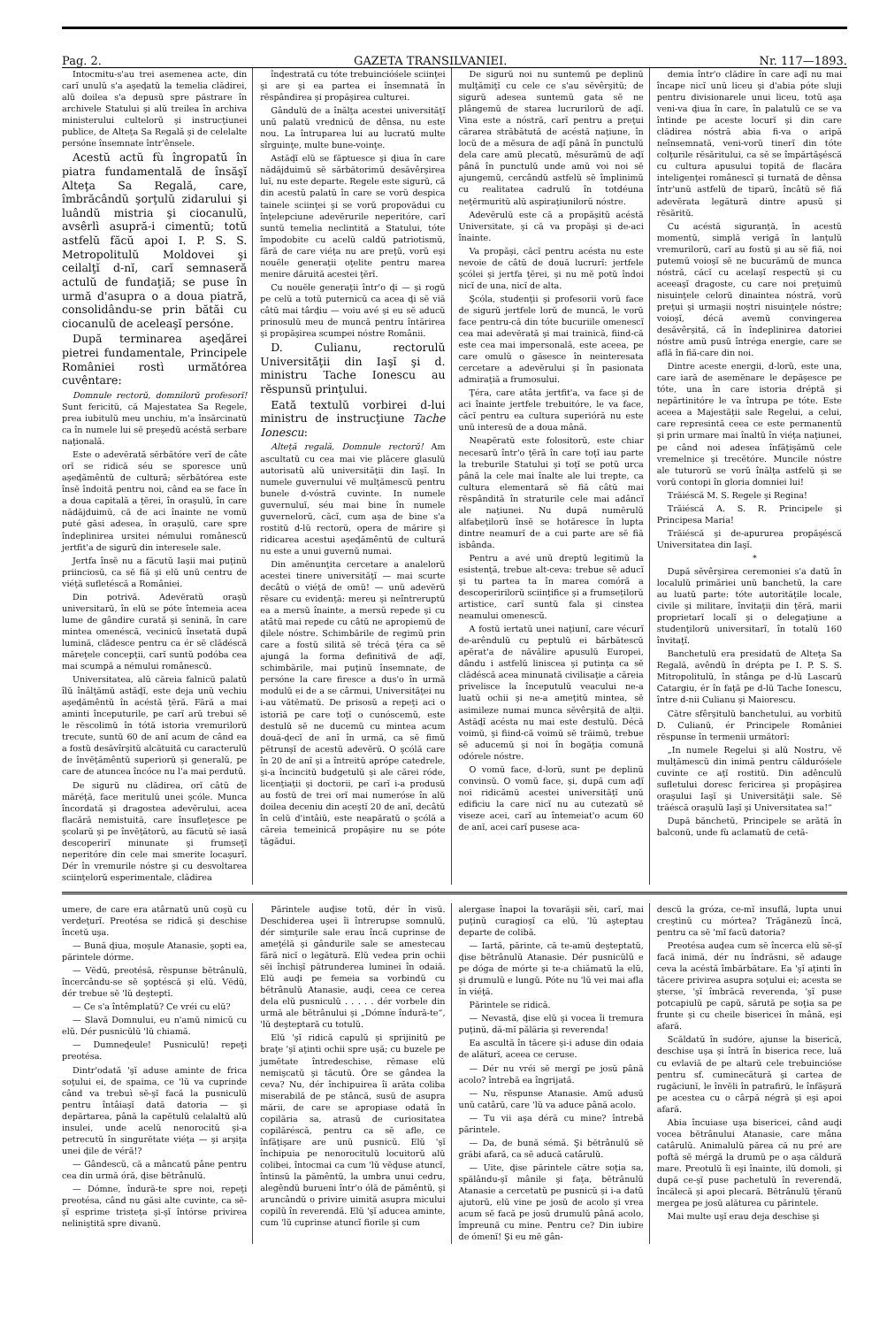Pag. 2. GAZETA TRANSILVANIEI. Nr. 117—1893.
Intocmitu-s'au trei asemenea acte, din carĭ unulŭ s'a aşeḑatŭ la temelia clădirei, alŭ doilea s'a depusŭ spre păstrare în archivele Statului şi alŭ treilea în archiva ministerului cultelorŭ şi instrucţiunei publice, de Alteţa Sa Regală şi de celelalte persóne însemnate într'ênsele.
Acestŭ actŭ fù îngropatŭ în piatra fundamentală de însăşĭ Alteţa Sa Regală, care, îmbrăcândŭ şorţulŭ zidarului şi luândŭ mistria şi ciocanulŭ, avsêrlì asupră-i cimentŭ; totŭ astfelŭ făcŭ apoi I. P. S. S. Metropolitulŭ Moldovei şi ceilalţĭ d-nĭ, carĭ semnaseră actulŭ de fundaţiă; se puse în urmă d'asupra o a doua piatră, consolidându-se prin bătăi cu ciocanulŭ de aceleaşĭ persóne.
După terminarea aşeḑărei pietrei fundamentale, Principele României rostì următórea cuvêntare:
Domnule rectorŭ, domnilorŭ profesorĭ! Sunt fericitŭ, că Majestatea Sa Regele, prea iubitulŭ meu unchiu, m'a însărcinatŭ ca în numele lui sĕ preşedŭ acéstă serbare naţională.
Este o adevĕrată sĕrbătóre verĭ de câte orĭ se ridică séu se sporesce unŭ aşeḑămêntŭ de cultură; sĕrbătórea este însĕ îndoită pentru noi, când ea se face în a doua capitală a ţĕrei, în oraşulŭ, în care nădăjduimŭ, că de aci înainte ne vomŭ puté găsi adesea, în oraşulŭ, care spre îndeplinirea ursitei némului românescŭ jertfit'a de sigurŭ din interesele sale.
Jertfa însĕ nu a făcutŭ Iaşii mai puţinŭ priinciosŭ, ca sĕ fiă şi elŭ unŭ centru de viéţă sufletéscă a României.
Din potrivă. Adevĕratŭ oraşŭ universitarŭ, în elŭ se póte întemeia acea lume de gândire curată şi senină, în care mintea omenéscă, vecinicŭ însetată după lumină, clădesce pentru ca ér sĕ clădéscă măreţele concepţii, carĭ suntŭ podóba cea mai scumpă a némului românescŭ.
Universitatea, alŭ căreia falnicŭ palatŭ îlŭ înălţămŭ astăḑĭ, este deja unŭ vechiu aşeḑămêntŭ în acéstă ţĕră. Fără a mai aminti începuturile, pe carĭ arŭ trebui sĕ le rĕscolimŭ în tótă istoria vremurilorŭ trecute, suntŭ 60 de anĭ acum de când ea a fostŭ desăvîrşitŭ alcătuită cu caracterulŭ de învĕţămêntŭ superiorŭ şi generalŭ, pe care de atuncea încóce nu l'a mai perdutŭ.
De sigurŭ nu clădirea, orĭ câtŭ de măréţă, face meritulŭ unei şcóle. Munca încordată şi dragostea adevĕrului, acea flacără nemistuită, care însufleţesce pe şcolarŭ şi pe învĕţătorŭ, au făcutŭ sĕ iasă descoperirĭ minunate şi frumseţĭ neperitóre din cele mai smerite locaşurĭ. Dér în vremurile nóstre şi cu desvoltarea sciinţelorŭ esperimentale, clădirea
înḑestrată cu tóte trebuincióśele sciinţei şi are şi ea partea ei însemnată în rĕspândirea şi propăşirea culturei.
Gândulŭ de a înălţa acestei universităţĭ unŭ palatŭ vrednicŭ de dênsa, nu este nou. La întruparea lui au lucratŭ multe sîrguinţe, multe bune-voinţe.
Astăḑĭ elŭ se făptuesce şi ḑiua în care nădăjduimŭ sĕ sărbătorimŭ desăvêrşirea luĭ, nu este departe. Regele este sigurŭ, că din acestŭ palatŭ în care se vorŭ despica tainele sciinţei şi se vorŭ propovădui cu înţelepciune adevĕrurile neperitóre, carĭ suntŭ temelia neclintită a Statului, tóte împodobite cu acelŭ caldŭ patriotismŭ, fără de care viéţa nu are preţŭ, vorŭ eşi nouĕle generaţii oţelite pentru marea menire dăruită acestei ţĕrĭ.
Cu nouĕle generaţii într'o ḑi — şi rogŭ pe celŭ a totŭ puternicŭ ca acea ḑi sĕ viă câtŭ mai târḑiu — voiu avé şi eu sĕ aducŭ prinosulŭ meu de muncă pentru întărirea şi propăşirea scumpei nóstre Românii.
D. Culianu, rectorulŭ Universităţii din Iaşĭ şi d. ministru Tache Ionescu au rĕspunsŭ prinţului.
Eată textulŭ vorbirei d-lui ministru de instrucţiune Tache Ionescu:
Alteţă regală, Domnule rectorŭ! Am ascultatŭ cu cea mai vie plăcere glasulŭ autorisatŭ alŭ universităţii din Iaşĭ. In numele guvernului vĕ mulţămescŭ pentru bunele d-vóstră cuvinte. In numele guvernuluĭ, séu mai bine în numele guvernelorŭ, căcĭ, cum aşa de bine s'a rostitŭ d-lŭ rectorŭ, opera de mărire şi ridicarea acestui aşeḑămêntŭ de cultură nu este a unui guvernŭ numai.
Din amĕnunţita cercetare a analelorŭ acestei tinere universităţĭ — mai scurte decâtŭ o viéţă de omŭ! — unŭ adevĕrŭ rĕsare cu evidenţă: mereu şi neîntreruptŭ ea a mersŭ înainte, a mersŭ repede şi cu atâtŭ mai repede cu câtŭ ne apropiemŭ de ḑilele nóstre. Schimbările de regimŭ prin care a fostŭ silită sĕ trécă ţéra ca sĕ ajungă la forma definitivă de aḑĭ, schimbările, mai puţinŭ însemnate, de persóne la care firesce a dus'o în urmă modulŭ ei de a se cârmui, Universităţei nu i-au vătĕmatŭ. De prisosŭ a repeţi aci o istoriă pe care toţĭ o cunóscemŭ, este destulŭ sĕ ne ducemŭ cu mintea acum două-ḑecĭ de anĭ în urmă, ca sĕ fimŭ pĕtrunşĭ de acestŭ adevĕrŭ. O şcólă care în 20 de anĭ şi a întreitŭ aprópe catedrele, şi-a încincitŭ budgetulŭ şi ale cărei róde, licenţiaţii şi doctorii, pe carĭ i-a produsŭ au fostŭ de trei orĭ mai numeróse în alŭ doilea deceniu din aceştĭ 20 de anĭ, decâtŭ în celŭ d'intâiŭ, este neapăratŭ o şcólă a căreia temeinică propăşire nu se póte tăgădui.
De sigurŭ noi nu suntemŭ pe deplinŭ mulţămiţĭ cu cele ce s'au sĕvêrşitŭ; de sigurŭ adesea suntemŭ gata sĕ ne plângemŭ de starea lucrurilorŭ de aḑĭ. Vina este a nóstră, carĭ pentru a preţui cărarea străbătută de acéstă naţiune, în locŭ de a mĕsura de aḑĭ până în punctulŭ dela care amŭ plecatŭ, mĕsurămŭ de aḑĭ până în punctulŭ unde amŭ voi noi sĕ ajungemŭ, cercândŭ astfelŭ sĕ împlinimŭ cu realitatea cadrulŭ în totdéuna neţĕrmuritŭ alŭ aspiraţiunilorŭ nóstre.
Adevĕrulŭ este că a propăşitŭ acéstă Universitate, şi că va propăşi şi de-aci înainte.
Va propăşi, căcĭ pentru acésta nu este nevoie de câtŭ de două lucrurĭ: jertfele şcólei şi jertfa ţĕrei, şi nu mĕ potŭ îndoi nicĭ de una, nicĭ de alta.
Şcóla, studenţii şi profesorii vorŭ face de sigurŭ jertfele lorŭ de muncă, le vorŭ face pentru-că din tóte bucuriile omenescĭ cea mai adevĕrată şi mai trainică, fiind-că este cea mai impersonală, este aceea, pe care omulŭ o găsesce în neinteresata cercetare a adevĕrului şi în pasionata admiraţiă a frumosului.
Ţéra, care atâta jertfit'a, va face şi de aci înainte jertfele trebuitóre, le va face, căcĭ pentru ea cultura superióră nu este unŭ interesŭ de a doua mână.
Neapĕratŭ este folositorŭ, este chiar necesarŭ într'o ţĕră în care toţĭ iau parte la treburile Statului şi toţĭ se potŭ urca până la cele mai înalte ale lui trepte, ca cultura elementară sĕ fiă câtŭ mai rĕspândită în straturile cele mai adâncĭ ale naţiunei. Nu după numĕrulŭ alfabeţilorŭ însĕ se hotăresce în lupta dintre neamurĭ de a cui parte are sĕ fiă isbânda.
Pentru a avé unŭ dreptŭ legitimŭ la esistenţă, trebue alt-ceva: trebue sĕ aducĭ şi tu partea ta în marea comóră a descoperirilorŭ sciinţifice şi a frumseţilorŭ artistice, carĭ suntŭ fala şi cinstea neamului omenescŭ.
A fostŭ iertatŭ unei naţiunĭ, care vécurĭ de-arêndulŭ cu peptulŭ ei bărbătescŭ apĕrat'a de năvălire apusulŭ Europei, dându i astfelŭ liniscea şi putinţa ca sĕ clădéscă acea minunată civilisaţie a căreia privelisce la începutulŭ veacului ne-a luatŭ ochii şi ne-a ameţitŭ mintea, sĕ asimileze numai munca sĕvêrşită de alţii. Astăḑĭ acésta nu mai este destulŭ. Décă voimŭ, şi fiind-că voimŭ sĕ trăimŭ, trebue sĕ aducemŭ şi noi în bogăţia comună odórele nóstre.
O vomŭ face, d-lorŭ, sunt pe deplinŭ convinsŭ. O vomŭ face, şi, după cum aḑĭ noi ridicămŭ acestei universităţĭ unŭ edificiu la care nicĭ nu au cutezatŭ sĕ viseze acei, carĭ au întemeiat'o acum 60 de anĭ, acei carĭ pusese aca-
demia într'o clădire în care aḑĭ nu mai încape nicĭ unŭ liceu şi d'abia póte sluji pentru divisionarele unui liceu, totŭ aşa veni-va ḑiua în care, în palatulŭ ce se va întinde pe aceste locurĭ şi din care clădirea nóstră abia fi-va o aripă neînsemnată, veni-vorŭ tinerĭ din tóte colţurile rĕsăritului, ca sĕ se împărtăşéscă cu cultura apusului topită de flacăra inteligenţei românescĭ şi turnată de dênsa într'unŭ astfelŭ de tiparŭ, încâtŭ sĕ fiă adevĕrata legătură dintre apusŭ şi rĕsăritŭ.
Cu acéstă siguranţă, în acestŭ momentŭ, simplă verigă în lanţulŭ vremurilorŭ, carĭ au fostŭ şi au sĕ fiă, noi putemŭ voioşĭ sĕ ne bucurămŭ de munca nóstră, căcĭ cu acelaşĭ respectŭ şi cu aceeaşĭ dragoste, cu care noi preţuimŭ nisuinţele celorŭ dinaintea nóstră, vorŭ preţui şi urmaşii noştri nisuinţele nóstre; voioşĭ, décă avemŭ convingerea desăvêrşită, că în îndeplinirea datoriei nóstre amŭ pusŭ întréga energie, care se află în fiă-care din noi.
Dintre aceste energii, d-lorŭ, este una, care iară de asemĕnare le depăşesce pe tóte, una în care istoria dréptă şi nepărtinitóre le va întrupa pe tóte. Este aceea a Majestăţii sale Regelui, a celui, care represintă ceea ce este permanentŭ şi prin urmare mai înaltŭ în viéţa naţiunei, pe când noi adesea înfăţişămŭ cele vremelnice şi trecĕtóre. Muncile nóstre ale tuturorŭ se vorŭ înălţa astfelŭ şi se vorŭ contopi în gloria domniei lui!
Trăiéscă M. S. Regele şi Regina!
Trăiéscă A. S. R. Principele şi Principesa Maria!
Trăiéscă şi de-apururea propăşéscă Universitatea din Iaşĭ.
*
După sĕvêrşirea ceremoniei s'a datŭ în localulŭ primăriei unŭ banchetŭ, la care au luatŭ parte: tóte autorităţile locale, civile şi militare, învitaţii din ţĕră, marii proprietarĭ localĭ şi o delegaţiune a studenţilorŭ universitarĭ, în totalŭ 160 învitaţĭ.
Banchetulŭ era presidatŭ de Alteţa Sa Regală, avêndŭ în drépta pe I. P. S. S. Mitropolitulŭ, în stânga pe d-lŭ Lascarŭ Catargiu, ér în faţă pe d-lŭ Tache Ionescu, între d-nii Culianu şi Maiorescu.
Către sfêrşitulŭ banchetului, au vorbitŭ D. Culianŭ, ér Principele României rĕspunse în termenii următorĭ:
„In numele Regelui şi alŭ Nostru, vĕ mulţămescŭ din inimă pentru călduróśele cuvinte ce aţĭ rostitŭ. Din adênculŭ sufletului doresc fericirea şi propăşirea oraşului Iaşĭ şi Universităţii sale. Sĕ trăéscă oraşulŭ Iaşĭ şi Universitatea sa!“
După bănchetŭ, Principele se arătă în balconŭ, unde fù aclamatŭ de cetă-
umere, de care era atârnatŭ unŭ coşŭ cu verdeţurĭ. Preotésa se ridică şi deschise încetŭ uşa.
— Bună ḑiua, moşule Atanasie, şopti ea, părintele dórme.
— Vĕdŭ, preotésă, rĕspunse bĕtrânulŭ, încercându-se sĕ şoptéscă şi elŭ. Vĕdŭ, dér trebue sĕ 'lŭ deşteptĭ.
— Ce s'a întêmplatŭ? Ce vréi cu elŭ?
— Slavă Domnului, eu n'amŭ nimicŭ cu elŭ. Dér pusnicŭlŭ 'lŭ chiamă.
— Dumneḑeule! Pusniculŭ! repeţi preotésa.
Dintr'odată 'şĭ aduse aminte de frica soţului ei, de spaima, ce 'lŭ va cuprinde când va trebuì sĕ-şĭ facă la pusniculŭ pentru întâiaşĭ dată datoria — şi depărtarea, până la capĕtulŭ celalaltŭ alŭ insulei, unde acelŭ nenorocitŭ şi-a petrecutŭ în singurĕtate viéţa — şi arşiţa unei ḑile de véră!?
— Gândescŭ, că a mâncatŭ pâne pentru cea din urmă óră, ḑise bĕtrânulŭ.
— Dómne, îndură-te spre noi, repeţi preotésa, când nu găsi alte cuvinte, ca sĕ-şĭ esprime tristeţa şi-şĭ întórse privirea neliniştită spre divanŭ.
Părintele auḑise totŭ, dér în visŭ. Deschiderea uşei îi întrerupse somnulŭ, dér simţurile sale erau încă cuprinse de ameţélă şi gândurile sale se amestecau fără nicĭ o legătură. Elŭ vedea prin ochii sĕi închişĭ pătrunderea luminei în odaiă. Elŭ auḑi pe femeia sa vorbindŭ cu bĕtrânulŭ Atanasie, auḑi, ceea ce cerea dela elŭ pusniculŭ . . . . . dér vorbele din urmă ale bĕtrânului şi „Dómne îndură-te“, 'lŭ deşteptară cu totulŭ.
Elŭ 'şĭ ridică capulŭ şi sprijinitŭ pe braţe 'şĭ aţinti ochii spre uşă; cu buzele pe jumĕtate întredeschise, rĕmase elŭ nemişcatŭ şi tăcutŭ. Óre se gândea la ceva? Nu, dér închipuirea îi arăta coliba miserabilă de pe stâncă, susŭ de asupra mării, de care se apropiase odată în copilăria sa, atrasŭ de curiositatea copilăréscă, pentru ca sĕ afle, ce înfăţişare are unŭ pusnicŭ. Elŭ 'şĭ închipuia pe nenorocitulŭ locuitorŭ alŭ colibei, întocmai ca cum 'lŭ vĕḑuse atuncĭ, întinsŭ la pămêntŭ, la umbra unui cedru, alegêndŭ burueni într'o ólă de pămêntŭ, şi aruncândŭ o privire uimită asupra micului copilŭ în reverendă. Elŭ 'şĭ aducea aminte, cum 'lŭ cuprinse atuncĭ fiorile şi cum
alergase înapoi la tovarăşii sĕi, carĭ, mai puţinŭ curagioşĭ ca elŭ, 'lŭ aşteptau departe de colibă.
— Iartă, părinte, că te-amŭ deşteptatŭ, ḑise bĕtrânulŭ Atanasie. Dér pusnicŭlŭ e pe dóga de mórte şi te-a chiămatŭ la elŭ, şi drumulŭ e lungŭ. Póte nu 'lŭ vei mai afla în viéţă.
Părintele se ridică.
— Nevastă, ḑise elŭ şi vocea îi tremura puţinŭ, dă-mĭ păläria şi reverenda!
Ea ascultă în tăcere şi-i aduse din odaia de alăturĭ, aceea ce ceruse.
— Dér nu vréi sĕ mergĭ pe josŭ până acolo? întrebă ea îngrijată.
— Nu, rĕspunse Atanasie. Amŭ adusŭ unŭ catârŭ, care 'lŭ va aduce până acolo.
— Tu vii aşa déră cu mine? întrebă părintele.
— Da, de bună sémă. Şi bĕtrânulŭ sĕ grăbi afară, ca sĕ aducă catârulŭ.
— Uite, ḑise părintele către soţia sa, spălându-şĭ mânile şi faţa, bĕtrânulŭ Atanasie a cercetatŭ pe pusnicŭ şi i-a datŭ ajutorŭ, elŭ vine pe josŭ de acolo şi vrea acum sĕ facă pe josŭ drumulŭ până acolo, împreună cu mine. Pentru ce? Din iubire de ómenĭ! Şi eu mĕ gân-
descŭ la gróza, ce-mĭ insuflă, lupta unui creştinŭ cu mórtea? Trăgănezŭ încă, pentru ca sĕ 'mĭ facŭ datoria?
Preotésa auḑea cum sĕ încerca elŭ sĕ-şĭ facă inimă, dér nu îndrăsni, sĕ adauge ceva la acéstă îmbărbătare. Ea 'şĭ aţinti în tăcere privirea asupra soţului ei; acesta se şterse, 'şĭ îmbrăcă reverenda, 'şĭ puse potcapiulŭ pe capŭ, sărută pe soţia sa pe frunte şi cu cheile bisericei în mână, eşi afară.
Scăldatŭ în sudóre, ajunse la biserică, deschise uşa şi întră în biserica rece, luă cu evlaviă de pe altarŭ cele trebuincióse pentru sf. cuminecătură şi cartea de rugăciunĭ, le învĕli în patrafirŭ, le înfăşură pe acestea cu o cârpă négră şi eşi apoi afară.
Abia încuiase uşa bisericei, când auḑi vocea bĕtrânului Atanasie, care mâna catârulŭ. Animalulŭ părea că nu pré are poftă sĕ mérgă la drumŭ pe o aşa căldură mare. Preotulŭ îi eşi înainte, ilŭ domoli, şi după ce-şĭ puse pachetulŭ în reverendă, încălecă şi apoi plecară. Bĕtrânulŭ ţĕranŭ mergea pe josŭ alăturea cu părintele.
Mai multe uşĭ erau deja deschise şi